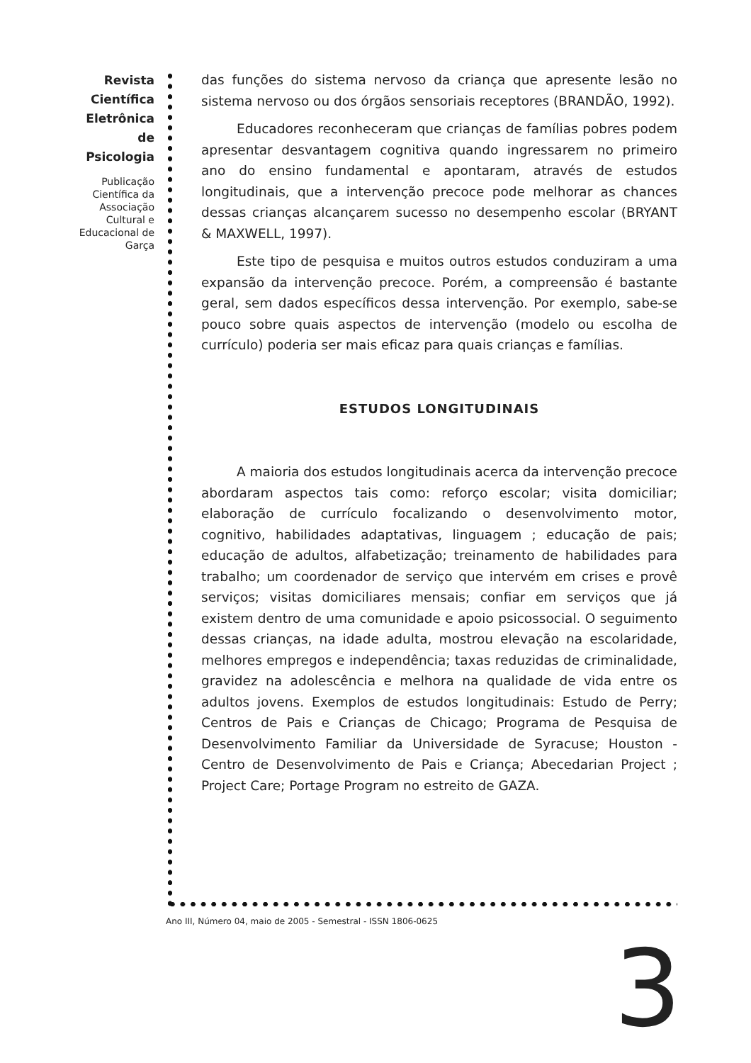Revista Científica Eletrônica de Psicologia
Publicação Científica da Associação Cultural e Educacional de Garça
das funções do sistema nervoso da criança que apresente lesão no sistema nervoso ou dos órgãos sensoriais receptores (BRANDÃO, 1992).
Educadores reconheceram que crianças de famílias pobres podem apresentar desvantagem cognitiva quando ingressarem no primeiro ano do ensino fundamental e apontaram, através de estudos longitudinais, que a intervenção precoce pode melhorar as chances dessas crianças alcançarem sucesso no desempenho escolar (BRYANT & MAXWELL, 1997).
Este tipo de pesquisa e muitos outros estudos conduziram a uma expansão da intervenção precoce. Porém, a compreensão é bastante geral, sem dados específicos dessa intervenção. Por exemplo, sabe-se pouco sobre quais aspectos de intervenção (modelo ou escolha de currículo) poderia ser mais eficaz para quais crianças e famílias.
ESTUDOS LONGITUDINAIS
A maioria dos estudos longitudinais acerca da intervenção precoce abordaram aspectos tais como: reforço escolar; visita domiciliar; elaboração de currículo focalizando o desenvolvimento motor, cognitivo, habilidades adaptativas, linguagem ; educação de pais; educação de adultos, alfabetização; treinamento de habilidades para trabalho; um coordenador de serviço que intervém em crises e provê serviços; visitas domiciliares mensais; confiar em serviços que já existem dentro de uma comunidade e apoio psicossocial. O seguimento dessas crianças, na idade adulta, mostrou elevação na escolaridade, melhores empregos e independência; taxas reduzidas de criminalidade, gravidez na adolescência e melhora na qualidade de vida entre os adultos jovens. Exemplos de estudos longitudinais: Estudo de Perry; Centros de Pais e Crianças de Chicago; Programa de Pesquisa de Desenvolvimento Familiar da Universidade de Syracuse; Houston - Centro de Desenvolvimento de Pais e Criança; Abecedarian Project ; Project Care; Portage Program no estreito de GAZA.
Ano III, Número 04, maio de 2005 - Semestral - ISSN 1806-0625
3